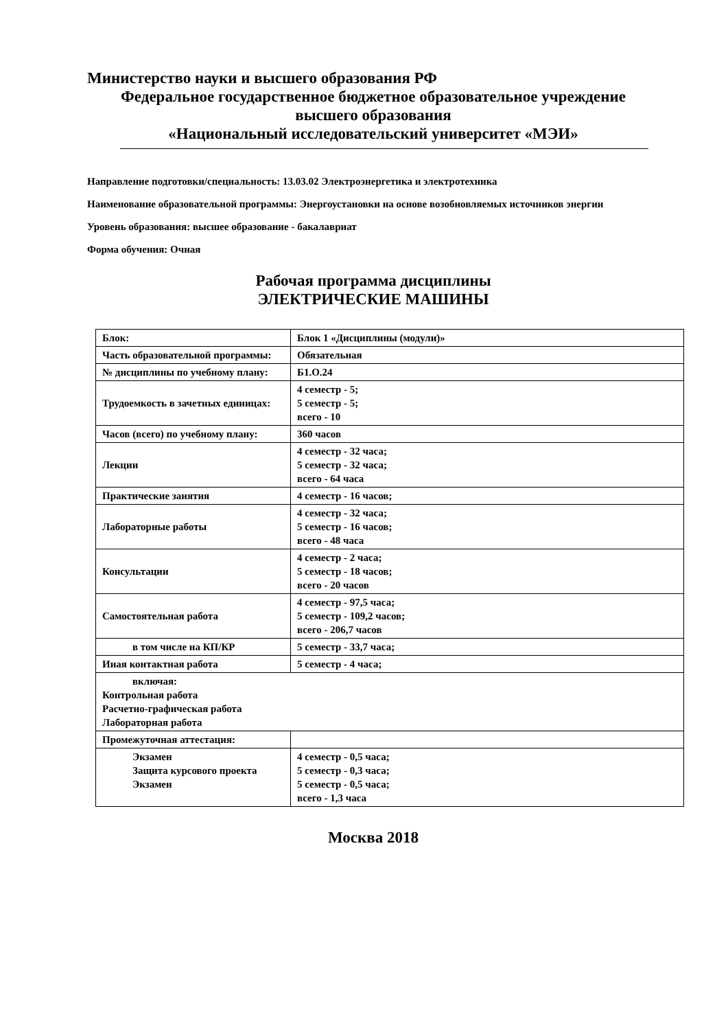Министерство науки и высшего образования РФ
Федеральное государственное бюджетное образовательное учреждение
высшего образования
«Национальный исследовательский университет «МЭИ»
Направление подготовки/специальность: 13.03.02 Электроэнергетика и электротехника
Наименование образовательной программы: Энергоустановки на основе возобновляемых источников энергии
Уровень образования: высшее образование - бакалавриат
Форма обучения: Очная
Рабочая программа дисциплины
ЭЛЕКТРИЧЕСКИЕ МАШИНЫ
| Блок: | Блок 1 «Дисциплины (модули)» |
| Часть образовательной программы: | Обязательная |
| № дисциплины по учебному плану: | Б1.О.24 |
| Трудоемкость в зачетных единицах: | 4 семестр - 5; 5 семестр - 5; всего - 10 |
| Часов (всего) по учебному плану: | 360 часов |
| Лекции | 4 семестр - 32 часа; 5 семестр - 32 часа; всего - 64 часа |
| Практические занятия | 4 семестр - 16 часов; |
| Лабораторные работы | 4 семестр - 32 часа; 5 семестр - 16 часов; всего - 48 часа |
| Консультации | 4 семестр - 2 часа; 5 семестр - 18 часов; всего - 20 часов |
| Самостоятельная работа | 4 семестр - 97,5 часа; 5 семестр - 109,2 часов; всего - 206,7 часов |
| в том числе на КП/КР | 5 семестр - 33,7 часа; |
| Иная контактная работа | 5 семестр - 4 часа; |
| включая: Контрольная работа Расчетно-графическая работа Лабораторная работа | |
| Промежуточная аттестация: | |
| Экзамен Защита курсового проекта Экзамен | 4 семестр - 0,5 часа; 5 семестр - 0,3 часа; 5 семестр - 0,5 часа; всего - 1,3 часа |
Москва 2018